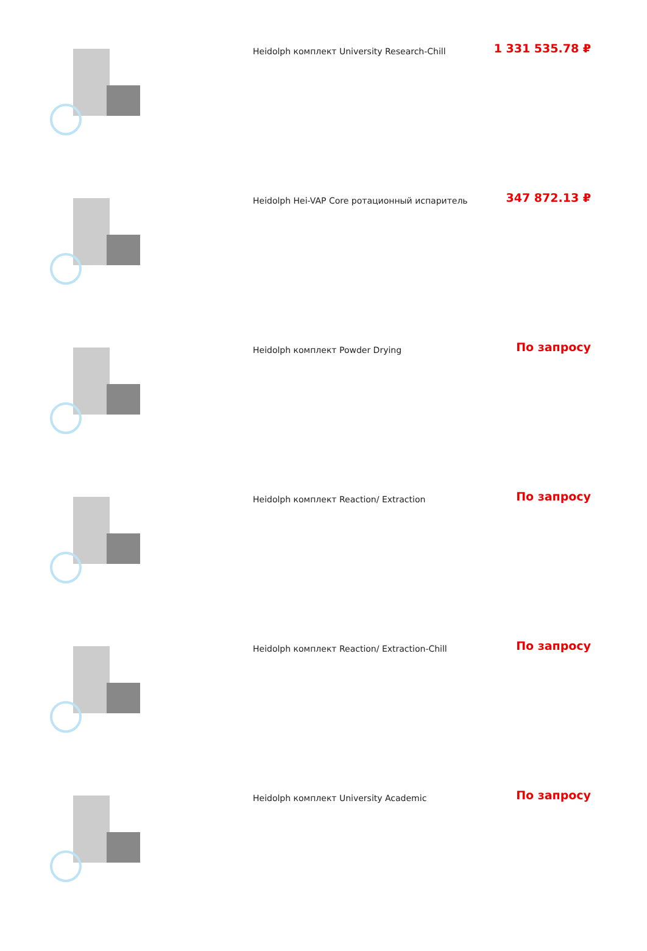| | Heidolph комплект University Research-Chill | 1 331 535.78 ₽ |
| | Heidolph Hei-VAP Core ротационный испаритель | 347 872.13 ₽ |
| | Heidolph комплект Powder Drying | По запросу |
| | Heidolph комплект Reaction/ Extraction | По запросу |
| | Heidolph комплект Reaction/ Extraction-Chill | По запросу |
| | Heidolph комплект University Academic | По запросу |